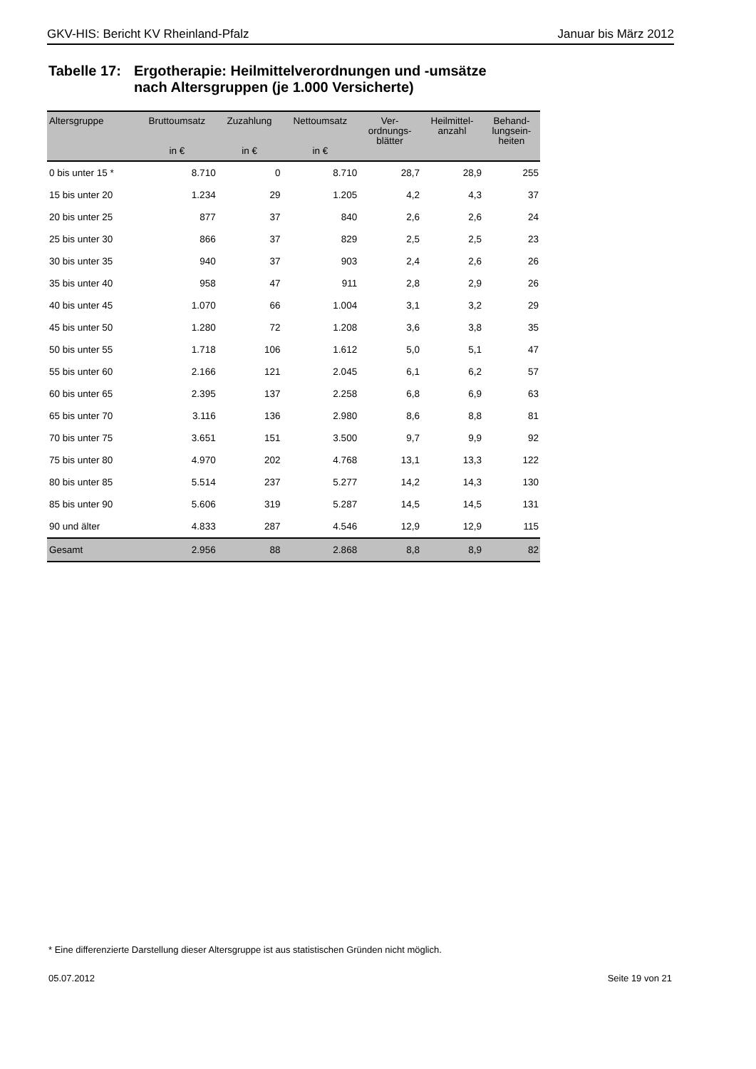GKV-HIS: Bericht KV Rheinland-Pfalz Januar bis März 2012
Tabelle 17:
Ergotherapie: Heilmittelverordnungen und -umsätze
nach Altersgruppen (je 1.000 Versicherte)
| Altersgruppe | Bruttoumsatz in € | Zuzahlung in € | Nettoumsatz in € | Ver- ordnungs- blätter | Heilmittel- anzahl | Behand- lungsein- heiten |
| --- | --- | --- | --- | --- | --- | --- |
| 0 bis unter 15 * | 8.710 | 0 | 8.710 | 28,7 | 28,9 | 255 |
| 15 bis unter 20 | 1.234 | 29 | 1.205 | 4,2 | 4,3 | 37 |
| 20 bis unter 25 | 877 | 37 | 840 | 2,6 | 2,6 | 24 |
| 25 bis unter 30 | 866 | 37 | 829 | 2,5 | 2,5 | 23 |
| 30 bis unter 35 | 940 | 37 | 903 | 2,4 | 2,6 | 26 |
| 35 bis unter 40 | 958 | 47 | 911 | 2,8 | 2,9 | 26 |
| 40 bis unter 45 | 1.070 | 66 | 1.004 | 3,1 | 3,2 | 29 |
| 45 bis unter 50 | 1.280 | 72 | 1.208 | 3,6 | 3,8 | 35 |
| 50 bis unter 55 | 1.718 | 106 | 1.612 | 5,0 | 5,1 | 47 |
| 55 bis unter 60 | 2.166 | 121 | 2.045 | 6,1 | 6,2 | 57 |
| 60 bis unter 65 | 2.395 | 137 | 2.258 | 6,8 | 6,9 | 63 |
| 65 bis unter 70 | 3.116 | 136 | 2.980 | 8,6 | 8,8 | 81 |
| 70 bis unter 75 | 3.651 | 151 | 3.500 | 9,7 | 9,9 | 92 |
| 75 bis unter 80 | 4.970 | 202 | 4.768 | 13,1 | 13,3 | 122 |
| 80 bis unter 85 | 5.514 | 237 | 5.277 | 14,2 | 14,3 | 130 |
| 85 bis unter 90 | 5.606 | 319 | 5.287 | 14,5 | 14,5 | 131 |
| 90 und älter | 4.833 | 287 | 4.546 | 12,9 | 12,9 | 115 |
| Gesamt | 2.956 | 88 | 2.868 | 8,8 | 8,9 | 82 |
* Eine differenzierte Darstellung dieser Altersgruppe ist aus statistischen Gründen nicht möglich.
05.07.2012 Seite 19 von 21